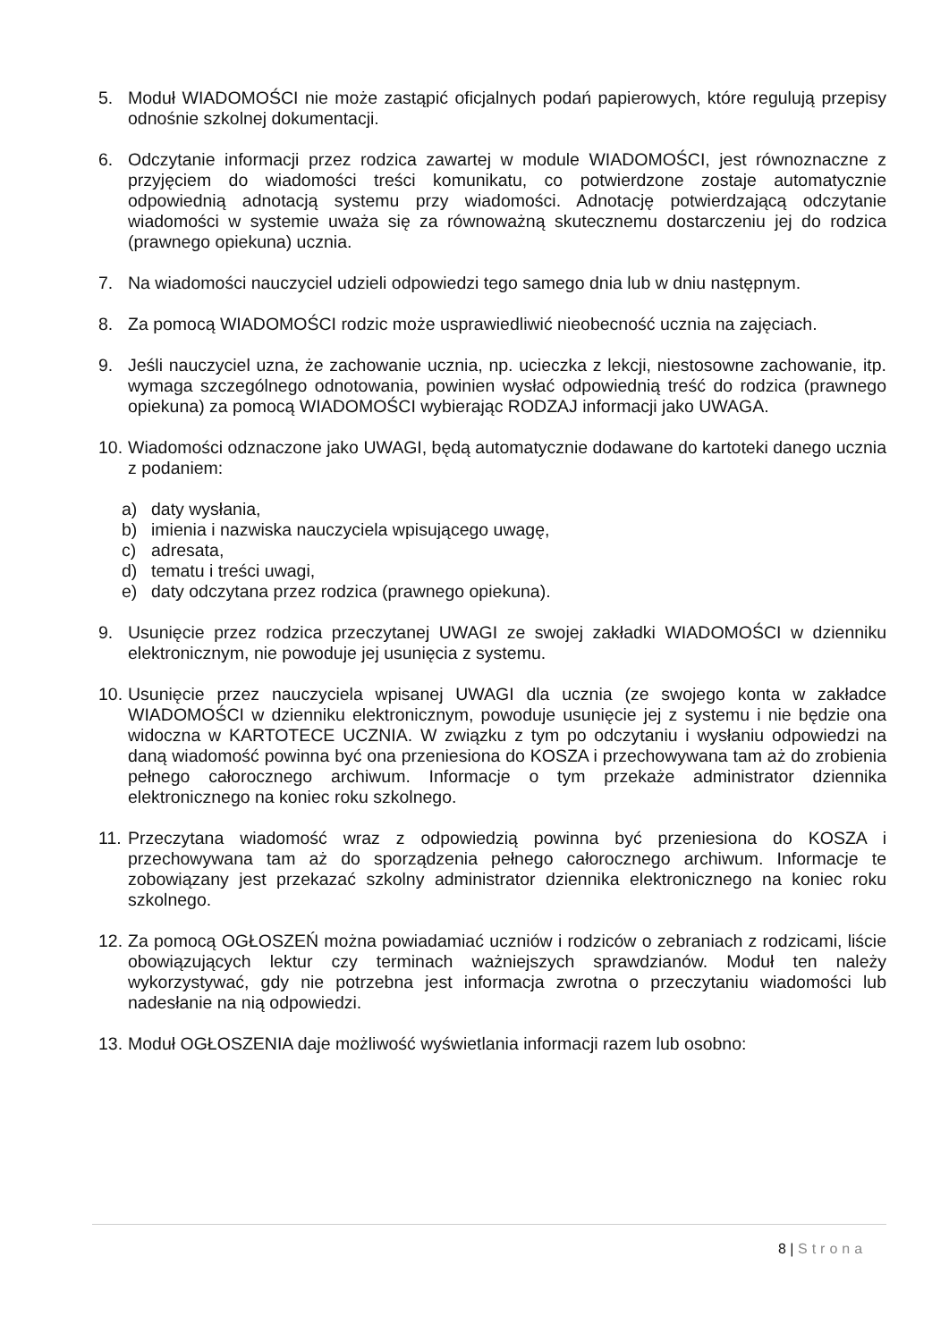5. Moduł WIADOMOŚCI nie może zastąpić oficjalnych podań papierowych, które regulują przepisy odnośnie szkolnej dokumentacji.
6. Odczytanie informacji przez rodzica zawartej w module WIADOMOŚCI, jest równoznaczne z przyjęciem do wiadomości treści komunikatu, co potwierdzone zostaje automatycznie odpowiednią adnotacją systemu przy wiadomości. Adnotację potwierdzającą odczytanie wiadomości w systemie uważa się za równoważną skutecznemu dostarczeniu jej do rodzica (prawnego opiekuna) ucznia.
7. Na wiadomości nauczyciel udzieli odpowiedzi tego samego dnia lub w dniu następnym.
8. Za pomocą WIADOMOŚCI rodzic może usprawiedliwić nieobecność ucznia na zajęciach.
9. Jeśli nauczyciel uzna, że zachowanie ucznia, np. ucieczka z lekcji, niestosowne zachowanie, itp. wymaga szczególnego odnotowania, powinien wysłać odpowiednią treść do rodzica (prawnego opiekuna) za pomocą WIADOMOŚCI wybierając RODZAJ informacji jako UWAGA.
10.
Wiadomości odznaczone jako UWAGI, będą automatycznie dodawane do kartoteki danego ucznia z podaniem:
a) daty wysłania,
b) imienia i nazwiska nauczyciela wpisującego uwagę,
c) adresata,
d) tematu i treści uwagi,
e) daty odczytana przez rodzica (prawnego opiekuna).
9. Usunięcie przez rodzica przeczytanej UWAGI ze swojej zakładki WIADOMOŚCI w dzienniku elektronicznym, nie powoduje jej usunięcia z systemu.
10.
Usunięcie przez nauczyciela wpisanej UWAGI dla ucznia (ze swojego konta w zakładce WIADOMOŚCI w dzienniku elektronicznym, powoduje usunięcie jej z systemu i nie będzie ona widoczna w KARTOTECE UCZNIA. W związku z tym po odczytaniu i wysłaniu odpowiedzi na daną wiadomość powinna być ona przeniesiona do KOSZA i przechowywana tam aż do zrobienia pełnego całorocznego archiwum. Informacje o tym przekaże administrator dziennika elektronicznego na koniec roku szkolnego.
11.
Przeczytana wiadomość wraz z odpowiedzią powinna być przeniesiona do KOSZA i przechowywana tam aż do sporządzenia pełnego całorocznego archiwum. Informacje te zobowiązany jest przekazać szkolny administrator dziennika elektronicznego na koniec roku szkolnego.
12.
Za pomocą OGŁOSZEŃ można powiadamiać uczniów i rodziców o zebraniach z rodzicami, liście obowiązujących lektur czy terminach ważniejszych sprawdzianów. Moduł ten należy wykorzystywać, gdy nie potrzebna jest informacja zwrotna o przeczytaniu wiadomości lub nadesłanie na nią odpowiedzi.
13.
Moduł OGŁOSZENIA daje możliwość wyświetlania informacji razem lub osobno:
8 | Strona